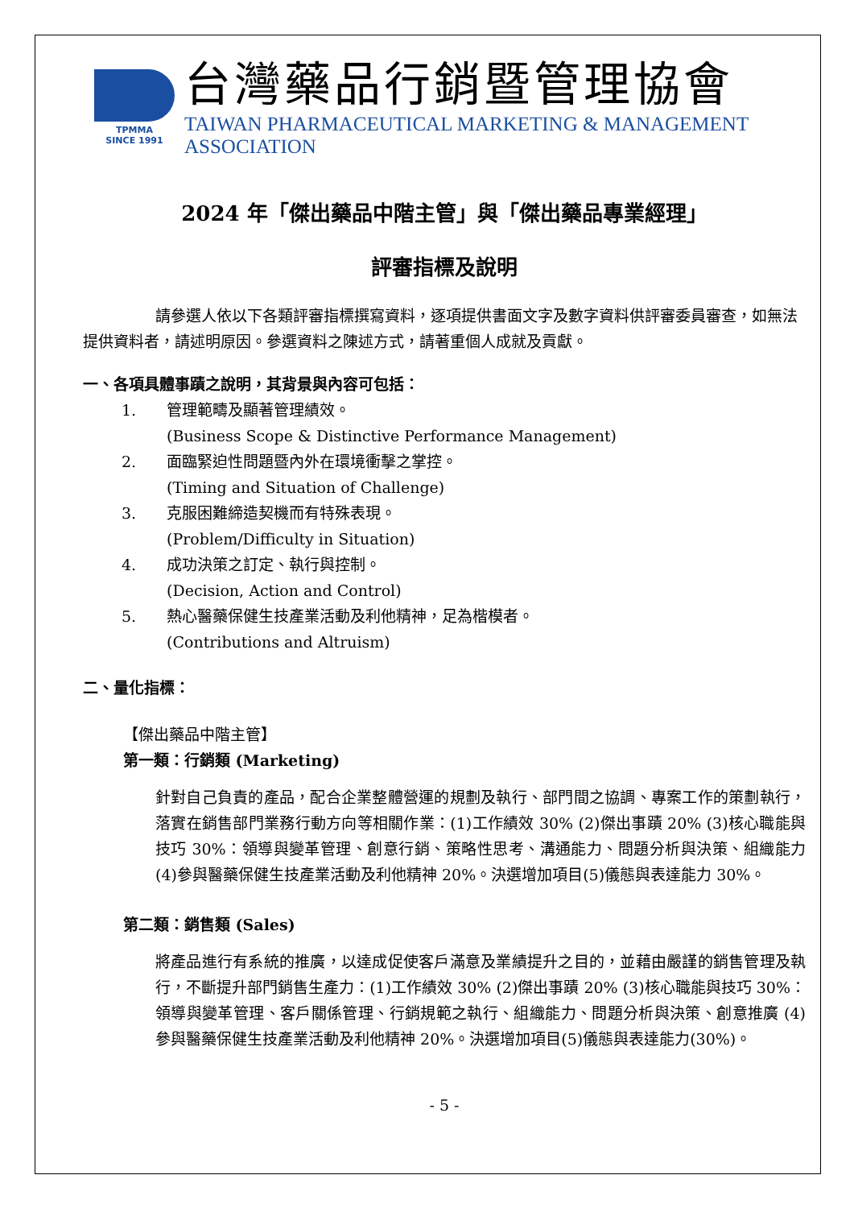TPMMA
SINCE 1991
台灣藥品行銷暨管理協會
TAIWAN PHARMACEUTICAL MARKETING & MANAGEMENT ASSOCIATION
2024 年「傑出藥品中階主管」與「傑出藥品專業經理」
評審指標及說明
請參選人依以下各類評審指標撰寫資料，逐項提供書面文字及數字資料供評審委員審查，如無法提供資料者，請述明原因。參選資料之陳述方式，請著重個人成就及貢獻。
一、各項具體事蹟之說明，其背景與內容可包括：
1. 管理範疇及顯著管理績效。
(Business Scope & Distinctive Performance Management)
2. 面臨緊迫性問題暨內外在環境衝擊之掌控。
(Timing and Situation of Challenge)
3. 克服困難締造契機而有特殊表現。
(Problem/Difficulty in Situation)
4. 成功決策之訂定、執行與控制。
(Decision, Action and Control)
5. 熱心醫藥保健生技產業活動及利他精神，足為楷模者。
(Contributions and Altruism)
二、量化指標：
【傑出藥品中階主管】
第一類：行銷類 (Marketing)
針對自己負責的產品，配合企業整體營運的規劃及執行、部門間之協調、專案工作的策劃執行，落實在銷售部門業務行動方向等相關作業：(1)工作績效 30% (2)傑出事蹟 20% (3)核心職能與技巧 30%：領導與變革管理、創意行銷、策略性思考、溝通能力、問題分析與決策、組織能力 (4)參與醫藥保健生技產業活動及利他精神 20%。決選增加項目(5)儀態與表達能力 30%。
第二類：銷售類 (Sales)
將產品進行有系統的推廣，以達成促使客戶滿意及業績提升之目的，並藉由嚴謹的銷售管理及執行，不斷提升部門銷售生產力：(1)工作績效 30% (2)傑出事蹟 20% (3)核心職能與技巧 30%：領導與變革管理、客戶關係管理、行銷規範之執行、組織能力、問題分析與決策、創意推廣 (4)參與醫藥保健生技產業活動及利他精神 20%。決選增加項目(5)儀態與表達能力(30%)。
- 5 -